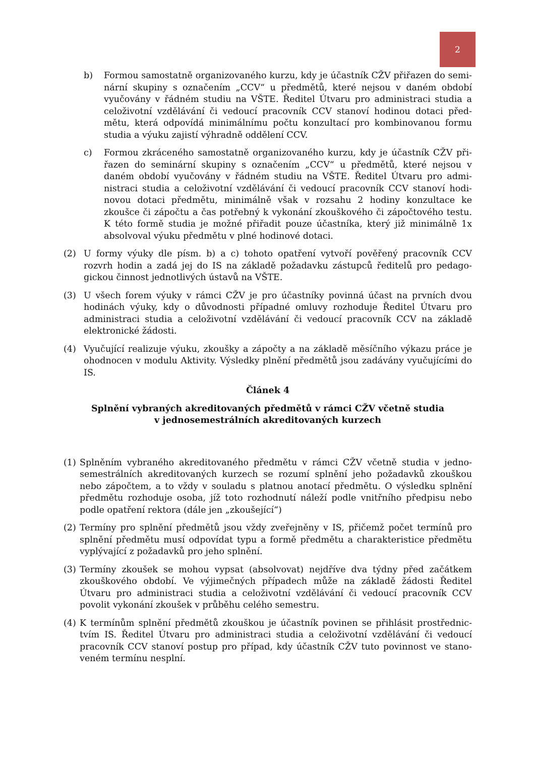2
b) Formou samostatně organizovaného kurzu, kdy je účastník CŽV přiřazen do semi­nární skupiny s označením „CCV“ u předmětů, které nejsou v daném období vyučovány v řádném studiu na VŠTE. Ředitel Útvaru pro administraci studia a celoživotní vzdělávání či vedoucí pracovník CCV stanoví hodinou dotaci před­mětu, která odpovídá minimálnímu počtu konzultací pro kombinovanou formu studia a výuku zajistí výhradně oddělení CCV.
c) Formou zkráceného samostatně organizovaného kurzu, kdy je účastník CŽV při­řazen do seminární skupiny s označením „CCV“ u předmětů, které nejsou v daném období vyučovány v řádném studiu na VŠTE. Ředitel Útvaru pro admi­nistraci studia a celoživotní vzdělávání či vedoucí pracovník CCV stanoví hodi­novou dotaci předmětu, minimálně však v rozsahu 2 hodiny konzultace ke zkoušce či zápočtu a čas potřebný k vykonání zkouškového či zápočtového tes­tu. K této formě studia je možné přiřadit pouze účastníka, který již minimálně 1x absolvoval výuku předmětu v plné hodinové dotaci.
(2) U formy výuky dle písm. b) a c) tohoto opatření vytvoří pověřený pracovník CCV rozvrh hodin a zadá jej do IS na základě požadavku zástupců ředitelů pro pedago­gickou činnost jednotlivých ústavů na VŠTE.
(3) U všech forem výuky v rámci CŽV je pro účastníky povinná účast na prvních dvou hodinách výuky, kdy o důvodnosti případné omluvy rozhoduje Ředitel Útvaru pro administraci studia a celoživotní vzdělávání či vedoucí pracovník CCV na základě elektronické žádosti.
(4) Vyučující realizuje výuku, zkoušky a zápočty a na základě měsíčního výkazu práce je ohodnocen v modulu Aktivity. Výsledky plnění předmětů jsou zadávány vyučujícími do IS.
Článek 4
Splnění vybraných akreditovaných předmětů v rámci CŽV včetně studia
v jednosemestrálních akreditovaných kurzech
(1) Splněním vybraného akreditovaného předmětu v rámci CŽV včetně studia v jedno­semestrálních akreditovaných kurzech se rozumí splnění jeho požadavků zkouškou nebo zápočtem, a to vždy v souladu s platnou anotací předmětu. O výsledku splnění předmětu rozhoduje osoba, jíž toto rozhodnutí náleží podle vnitřního předpisu nebo podle opatření rektora (dále jen „zkoušející“)
(2) Termíny pro splnění předmětů jsou vždy zveřejněny v IS, přičemž počet termínů pro splnění předmětu musí odpovídat typu a formě předmětu a charakteristice předmě­tu vyplývající z požadavků pro jeho splnění.
(3) Termíny zkoušek se mohou vypsat (absolvovat) nejdříve dva týdny před začátkem zkouškového období. Ve výjimečných případech může na základě žádosti Ředitel Útvaru pro administraci studia a celoživotní vzdělávání či vedoucí pracovník CCV povolit vykonání zkoušek v průběhu celého semestru.
(4) K termínům splnění předmětů zkouškou je účastník povinen se přihlásit prostřednic­tvím IS. Ředitel Útvaru pro administraci studia a celoživotní vzdělávání či vedoucí pracovník CCV stanoví postup pro případ, kdy účastník CŽV tuto povinnost ve stano­veném termínu nesplní.